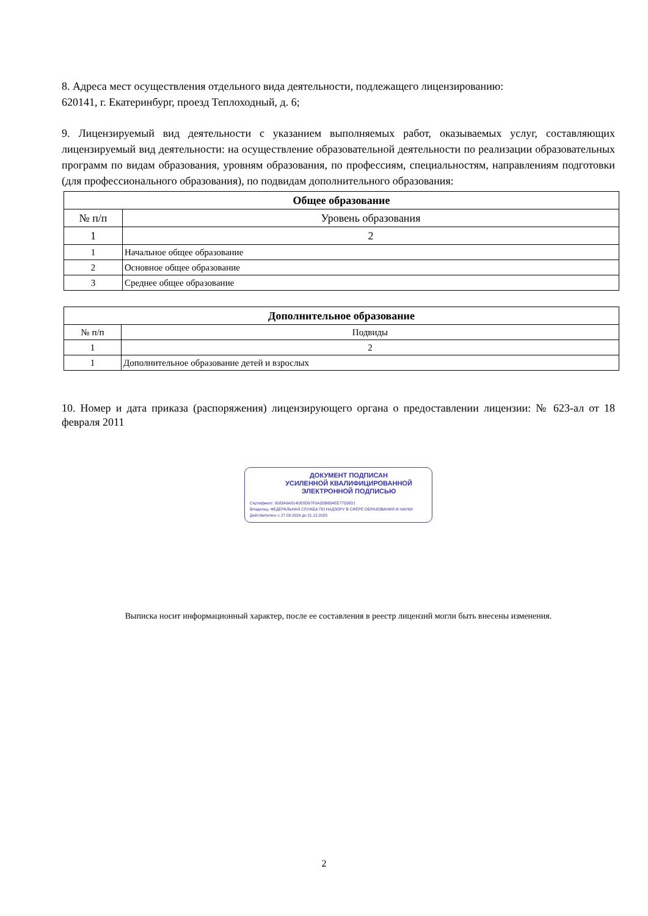8. Адреса мест осуществления отдельного вида деятельности, подлежащего лицензированию:
620141, г. Екатеринбург, проезд Теплоходный, д. 6;
9. Лицензируемый вид деятельности с указанием выполняемых работ, оказываемых услуг, составляющих лицензируемый вид деятельности: на осуществление образовательной деятельности по реализации образовательных программ по видам образования, уровням образования, по профессиям, специальностям, направлениям подготовки (для профессионального образования), по подвидам дополнительного образования:
| Общее образование | |
| --- | --- |
| № п/п | Уровень образования |
| 1 | 2 |
| 1 | Начальное общее образование |
| 2 | Основное общее образование |
| 3 | Среднее общее образование |
| Дополнительное образование | |
| --- | --- |
| № п/п | Подвиды |
| 1 | 2 |
| 1 | Дополнительное образование детей и взрослых |
10. Номер и дата приказа (распоряжения) лицензирующего органа о предоставлении лицензии: № 623-ал от 18 февраля 2011
ДОКУМЕНТ ПОДПИСАН
УСИЛЕННОЙ КВАЛИФИЦИРОВАННОЙ
ЭЛЕКТРОННОЙ ПОДПИСЬЮ
Сертификат: 0083A9A814DE8D67F0A2DB654EE77526D1
Владелец: ФЕДЕРАЛЬНАЯ СЛУЖБА ПО НАДЗОРУ В СФЕРЕ ОБРАЗОВАНИЯ И НАУКИ
Действителен: с 27.09.2024 до 21.12.2025
Выписка носит информационный характер, после ее составления в реестр лицензий могли быть внесены изменения.
2